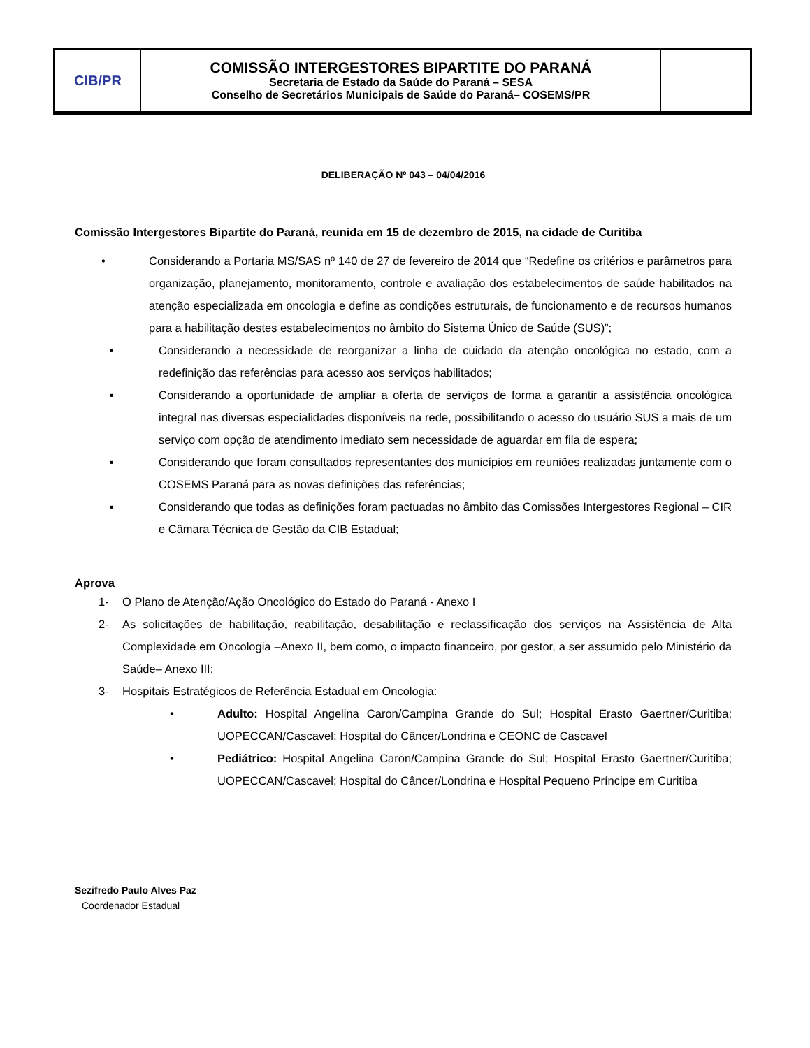| CIB/PR | COMISSÃO INTERGESTORES BIPARTITE DO PARANÁ Secretaria de Estado da Saúde do Paraná – SESA Conselho de Secretários Municipais de Saúde do Paraná– COSEMS/PR | |
DELIBERAÇÃO Nº 043 – 04/04/2016
Comissão Intergestores Bipartite do Paraná, reunida em 15 de dezembro de 2015, na cidade de Curitiba
• Considerando a Portaria MS/SAS nº 140 de 27 de fevereiro de 2014 que “Redefine os critérios e parâmetros para organização, planejamento, monitoramento, controle e avaliação dos estabelecimentos de saúde habilitados na atenção especializada em oncologia e define as condições estruturais, de funcionamento e de recursos humanos para a habilitação destes estabelecimentos no âmbito do Sistema Único de Saúde (SUS)”;
▪ Considerando a necessidade de reorganizar a linha de cuidado da atenção oncológica no estado, com a redefinição das referências para acesso aos serviços habilitados;
▪ Considerando a oportunidade de ampliar a oferta de serviços de forma a garantir a assistência oncológica integral nas diversas especialidades disponíveis na rede, possibilitando o acesso do usuário SUS a mais de um serviço com opção de atendimento imediato sem necessidade de aguardar em fila de espera;
▪ Considerando que foram consultados representantes dos municípios em reuniões realizadas juntamente com o COSEMS Paraná para as novas definições das referências;
▪ Considerando que todas as definições foram pactuadas no âmbito das Comissões Intergestores Regional – CIR e Câmara Técnica de Gestão da CIB Estadual;
Aprova
1- O Plano de Atenção/Ação Oncológico do Estado do Paraná - Anexo I
2- As solicitações de habilitação, reabilitação, desabilitação e reclassificação dos serviços na Assistência de Alta Complexidade em Oncologia –Anexo II, bem como, o impacto financeiro, por gestor, a ser assumido pelo Ministério da Saúde– Anexo III;
3- Hospitais Estratégicos de Referência Estadual em Oncologia:
• Adulto: Hospital Angelina Caron/Campina Grande do Sul; Hospital Erasto Gaertner/Curitiba; UOPECCAN/Cascavel; Hospital do Câncer/Londrina e CEONC de Cascavel
• Pediátrico: Hospital Angelina Caron/Campina Grande do Sul; Hospital Erasto Gaertner/Curitiba; UOPECCAN/Cascavel; Hospital do Câncer/Londrina e Hospital Pequeno Príncipe em Curitiba
Sezifredo Paulo Alves Paz
Coordenador Estadual